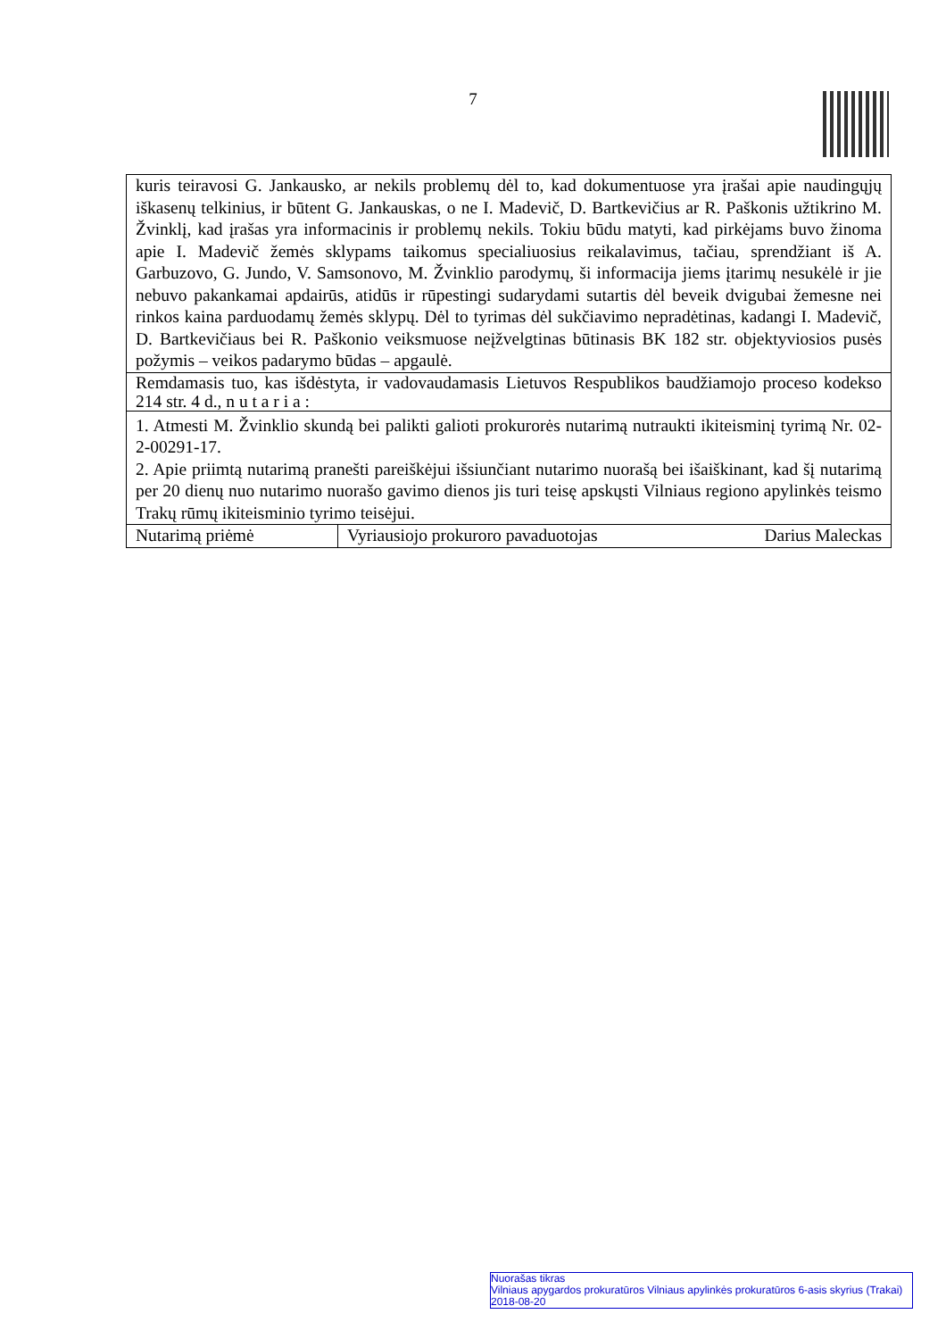7
| kuris teiravosi G. Jankausko, ar nekils problemų dėl to, kad dokumentuose yra įrašai apie naudingųjų iškasenų telkinius, ir būtent G. Jankauskas, o ne I. Madevič, D. Bartkevičius ar R. Paškonis užtikrino M. Žvinklį, kad įrašas yra informacinis ir problemų nekils. Tokiu būdu matyti, kad pirkėjams buvo žinoma apie I. Madevič žemės sklypams taikomus specialiuosius reikalavimus, tačiau, sprendžiant iš A. Garbuzovo, G. Jundo, V. Samsonovo, M. Žvinklio parodymų, ši informacija jiems įtarimų nesukėlė ir jie nebuvo pakankamai apdairūs, atidūs ir rūpestingi sudarydami sutartis dėl beveik dvigubai žemesne nei rinkos kaina parduodamų žemės sklypų. Dėl to tyrimas dėl sukčiavimo nepradėtinas, kadangi I. Madevič, D. Bartkevičiaus bei R. Paškonio veiksmuose neįžvelgtinas būtinasis BK 182 str. objektyviosios pusės požymis – veikos padarymo būdas – apgaulė. | |
| Remdamasis tuo, kas išdėstyta, ir vadovaudamasis Lietuvos Respublikos baudžiamojo proceso kodekso 214 str. 4 d., n u t a r i a : | |
| 1. Atmesti M. Žvinklio skundą bei palikti galioti prokurorės nutarimą nutraukti ikiteisminį tyrimą Nr. 02-2-00291-17. 2. Apie priimtą nutarimą pranešti pareiškėjui išsiunčiant nutarimo nuorašą bei išaiškinant, kad šį nutarimą per 20 dienų nuo nutarimo nuorašo gavimo dienos jis turi teisę apskųsti Vilniaus regiono apylinkės teismo Trakų rūmų ikiteisminio tyrimo teisėjui. | |
| Nutarimą priėmė | Vyriausiojo prokuroro pavaduotojas Darius Maleckas |
Nuorašas tikras
Vilniaus apygardos prokuratūros Vilniaus apylinkės prokuratūros 6-asis skyrius (Trakai)
2018-08-20